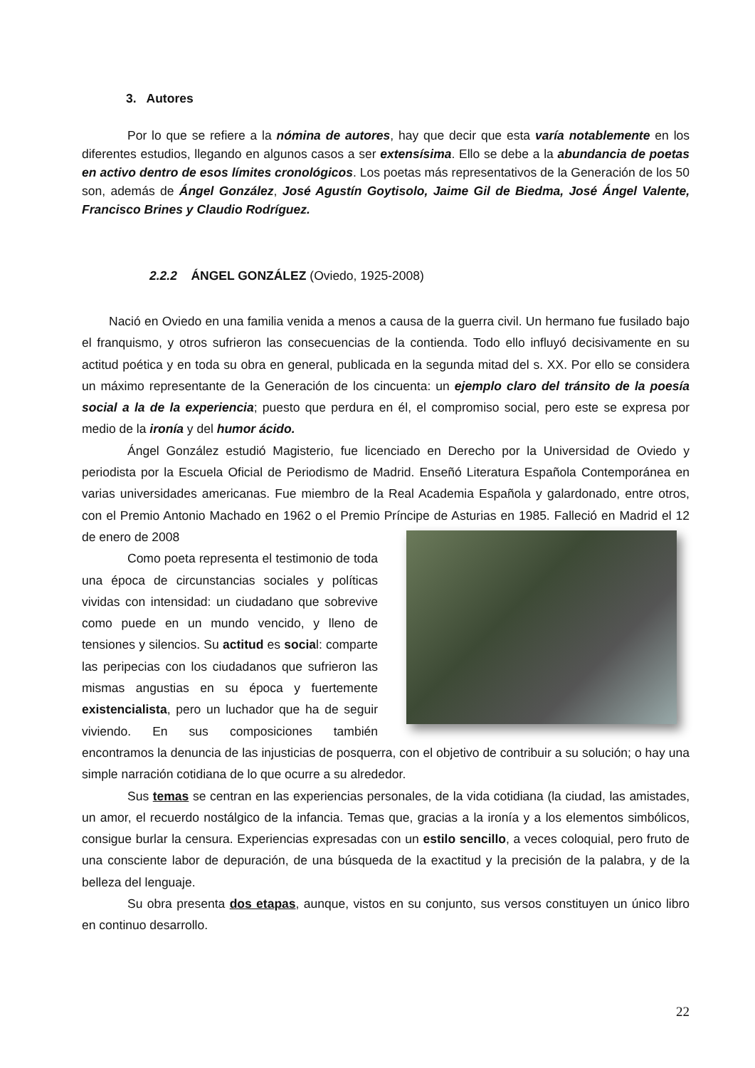3. Autores
Por lo que se refiere a la nómina de autores, hay que decir que esta varía notablemente en los diferentes estudios, llegando en algunos casos a ser extensísima. Ello se debe a la abundancia de poetas en activo dentro de esos límites cronológicos. Los poetas más representativos de la Generación de los 50 son, además de Ángel González, José Agustín Goytisolo, Jaime Gil de Biedma, José Ángel Valente, Francisco Brines y Claudio Rodríguez.
2.2.2 ÁNGEL GONZÁLEZ (Oviedo, 1925-2008)
Nació en Oviedo en una familia venida a menos a causa de la guerra civil. Un hermano fue fusilado bajo el franquismo, y otros sufrieron las consecuencias de la contienda. Todo ello influyó decisivamente en su actitud poética y en toda su obra en general, publicada en la segunda mitad del s. XX. Por ello se considera un máximo representante de la Generación de los cincuenta: un ejemplo claro del tránsito de la poesía social a la de la experiencia; puesto que perdura en él, el compromiso social, pero este se expresa por medio de la ironía y del humor ácido.
Ángel González estudió Magisterio, fue licenciado en Derecho por la Universidad de Oviedo y periodista por la Escuela Oficial de Periodismo de Madrid. Enseñó Literatura Española Contemporánea en varias universidades americanas. Fue miembro de la Real Academia Española y galardonado, entre otros, con el Premio Antonio Machado en 1962 o el Premio Príncipe de Asturias en 1985. Falleció en Madrid el 12 de enero de 2008
Como poeta representa el testimonio de toda una época de circunstancias sociales y políticas vividas con intensidad: un ciudadano que sobrevive como puede en un mundo vencido, y lleno de tensiones y silencios. Su actitud es social: comparte las peripecias con los ciudadanos que sufrieron las mismas angustias en su época y fuertemente existencialista, pero un luchador que ha de seguir viviendo. En sus composiciones también encontramos la denuncia de las injusticias de posquerra, con el objetivo de contribuir a su solución; o hay una simple narración cotidiana de lo que ocurre a su alrededor.
Sus temas se centran en las experiencias personales, de la vida cotidiana (la ciudad, las amistades, un amor, el recuerdo nostálgico de la infancia. Temas que, gracias a la ironía y a los elementos simbólicos, consigue burlar la censura. Experiencias expresadas con un estilo sencillo, a veces coloquial, pero fruto de una consciente labor de depuración, de una búsqueda de la exactitud y la precisión de la palabra, y de la belleza del lenguaje.
Su obra presenta dos etapas, aunque, vistos en su conjunto, sus versos constituyen un único libro en continuo desarrollo.
22